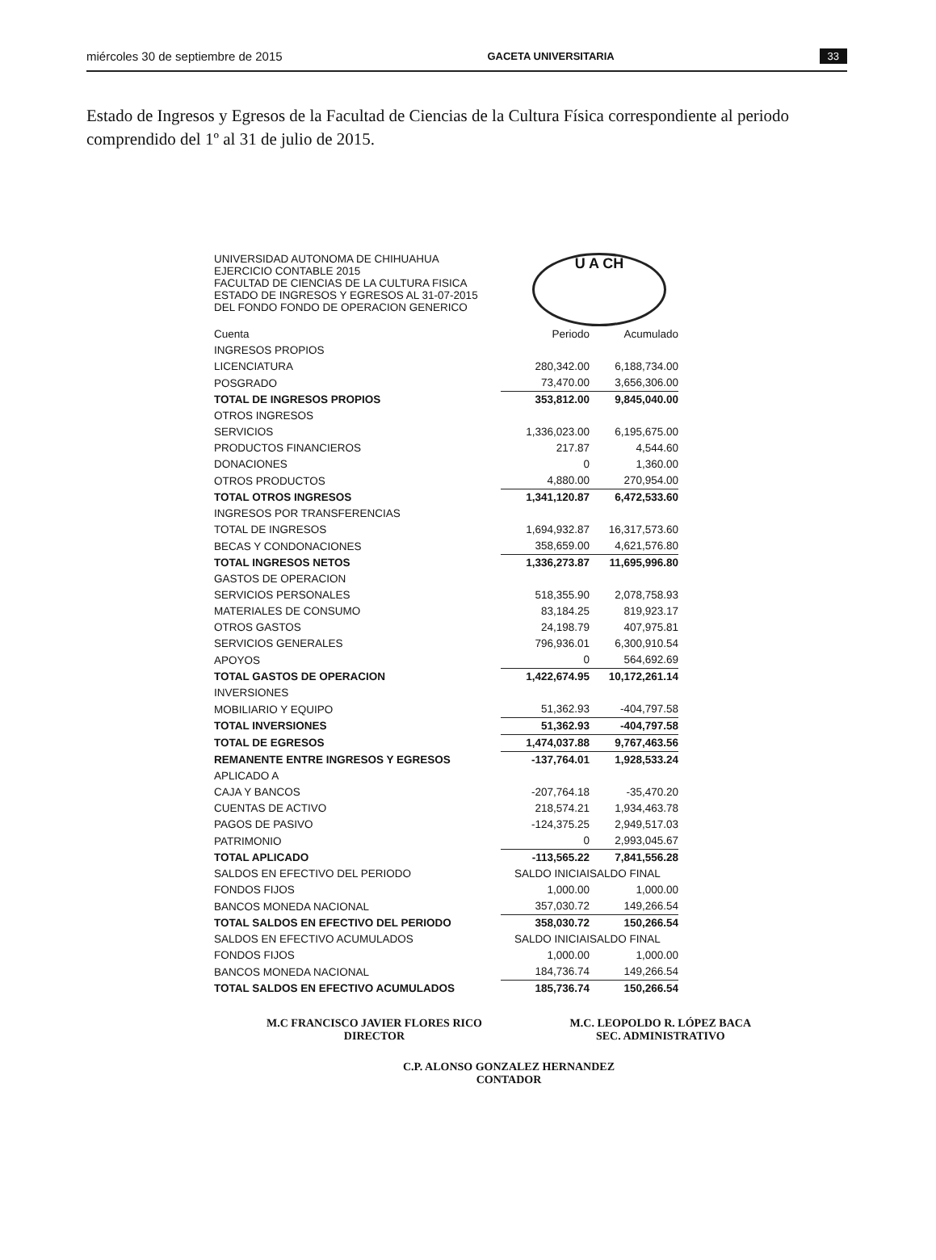miércoles 30 de septiembre de 2015 GACETA UNIVERSITARIA 33
Estado de Ingresos y Egresos de la Facultad de Ciencias de la Cultura Física correspondiente al periodo comprendido del 1º al 31 de julio de 2015.
UNIVERSIDAD AUTONOMA DE CHIHUAHUA
EJERCICIO CONTABLE 2015
FACULTAD DE CIENCIAS DE LA CULTURA FISICA
ESTADO DE INGRESOS Y EGRESOS AL 31-07-2015
DEL FONDO FONDO DE OPERACION GENERICO
U A CH
| Cuenta | Periodo | Acumulado |
| INGRESOS PROPIOS | | |
| LICENCIATURA | 280,342.00 | 6,188,734.00 |
| POSGRADO | 73,470.00 | 3,656,306.00 |
| TOTAL DE INGRESOS PROPIOS | 353,812.00 | 9,845,040.00 |
| OTROS INGRESOS | | |
| SERVICIOS | 1,336,023.00 | 6,195,675.00 |
| PRODUCTOS FINANCIEROS | 217.87 | 4,544.60 |
| DONACIONES | 0 | 1,360.00 |
| OTROS PRODUCTOS | 4,880.00 | 270,954.00 |
| TOTAL OTROS INGRESOS | 1,341,120.87 | 6,472,533.60 |
| INGRESOS POR TRANSFERENCIAS | | |
| TOTAL DE INGRESOS | 1,694,932.87 | 16,317,573.60 |
| BECAS Y CONDONACIONES | 358,659.00 | 4,621,576.80 |
| TOTAL INGRESOS NETOS | 1,336,273.87 | 11,695,996.80 |
| GASTOS DE OPERACION | | |
| SERVICIOS PERSONALES | 518,355.90 | 2,078,758.93 |
| MATERIALES DE CONSUMO | 83,184.25 | 819,923.17 |
| OTROS GASTOS | 24,198.79 | 407,975.81 |
| SERVICIOS GENERALES | 796,936.01 | 6,300,910.54 |
| APOYOS | 0 | 564,692.69 |
| TOTAL GASTOS DE OPERACION | 1,422,674.95 | 10,172,261.14 |
| INVERSIONES | | |
| MOBILIARIO Y EQUIPO | 51,362.93 | -404,797.58 |
| TOTAL INVERSIONES | 51,362.93 | -404,797.58 |
| TOTAL DE EGRESOS | 1,474,037.88 | 9,767,463.56 |
| REMANENTE ENTRE INGRESOS Y EGRESOS | -137,764.01 | 1,928,533.24 |
| APLICADO A | | |
| CAJA Y BANCOS | -207,764.18 | -35,470.20 |
| CUENTAS DE ACTIVO | 218,574.21 | 1,934,463.78 |
| PAGOS DE PASIVO | -124,375.25 | 2,949,517.03 |
| PATRIMONIO | 0 | 2,993,045.67 |
| TOTAL APLICADO | -113,565.22 | 7,841,556.28 |
| SALDOS EN EFECTIVO DEL PERIODO | SALDO INICIAI | SALDO FINAL |
| FONDOS FIJOS | 1,000.00 | 1,000.00 |
| BANCOS MONEDA NACIONAL | 357,030.72 | 149,266.54 |
| TOTAL SALDOS EN EFECTIVO DEL PERIODO | 358,030.72 | 150,266.54 |
| SALDOS EN EFECTIVO ACUMULADOS | SALDO INICIAI | SALDO FINAL |
| FONDOS FIJOS | 1,000.00 | 1,000.00 |
| BANCOS MONEDA NACIONAL | 184,736.74 | 149,266.54 |
| TOTAL SALDOS EN EFECTIVO ACUMULADOS | 185,736.74 | 150,266.54 |
M.C FRANCISCO JAVIER FLORES RICO
DIRECTOR
M.C. LEOPOLDO R. LÓPEZ BACA
SEC. ADMINISTRATIVO
C.P. ALONSO GONZALEZ HERNANDEZ
CONTADOR